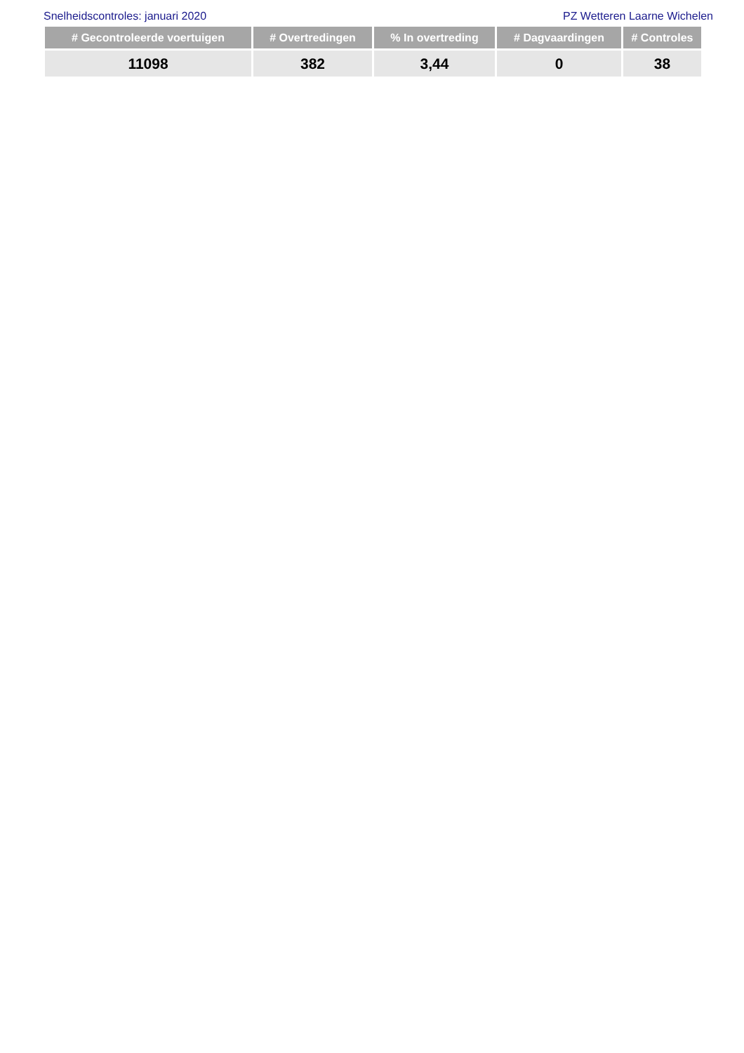Snelheidscontroles: januari 2020 PZ Wetteren Laarne Wichelen
| # Gecontroleerde voertuigen | # Overtredingen | % In overtreding | # Dagvaardingen | # Controles |
| --- | --- | --- | --- | --- |
| 11098 | 382 | 3,44 | 0 | 38 |